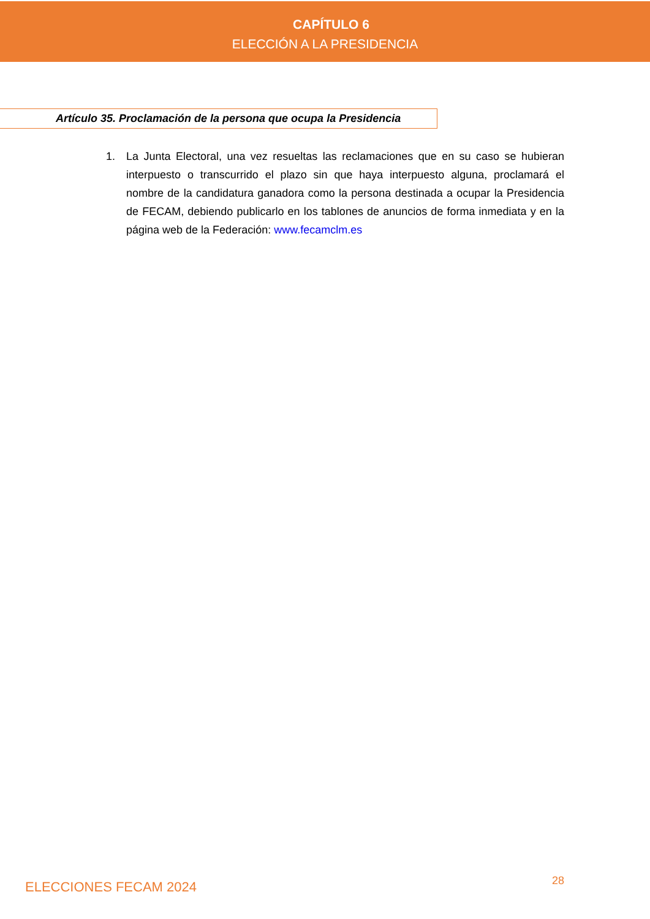CAPÍTULO 6
ELECCIÓN A LA PRESIDENCIA
Artículo 35. Proclamación de la persona que ocupa la Presidencia
1. La Junta Electoral, una vez resueltas las reclamaciones que en su caso se hubieran interpuesto o transcurrido el plazo sin que haya interpuesto alguna, proclamará el nombre de la candidatura ganadora como la persona destinada a ocupar la Presidencia de FECAM, debiendo publicarlo en los tablones de anuncios de forma inmediata y en la página web de la Federación: www.fecamclm.es
ELECCIONES FECAM 2024 28